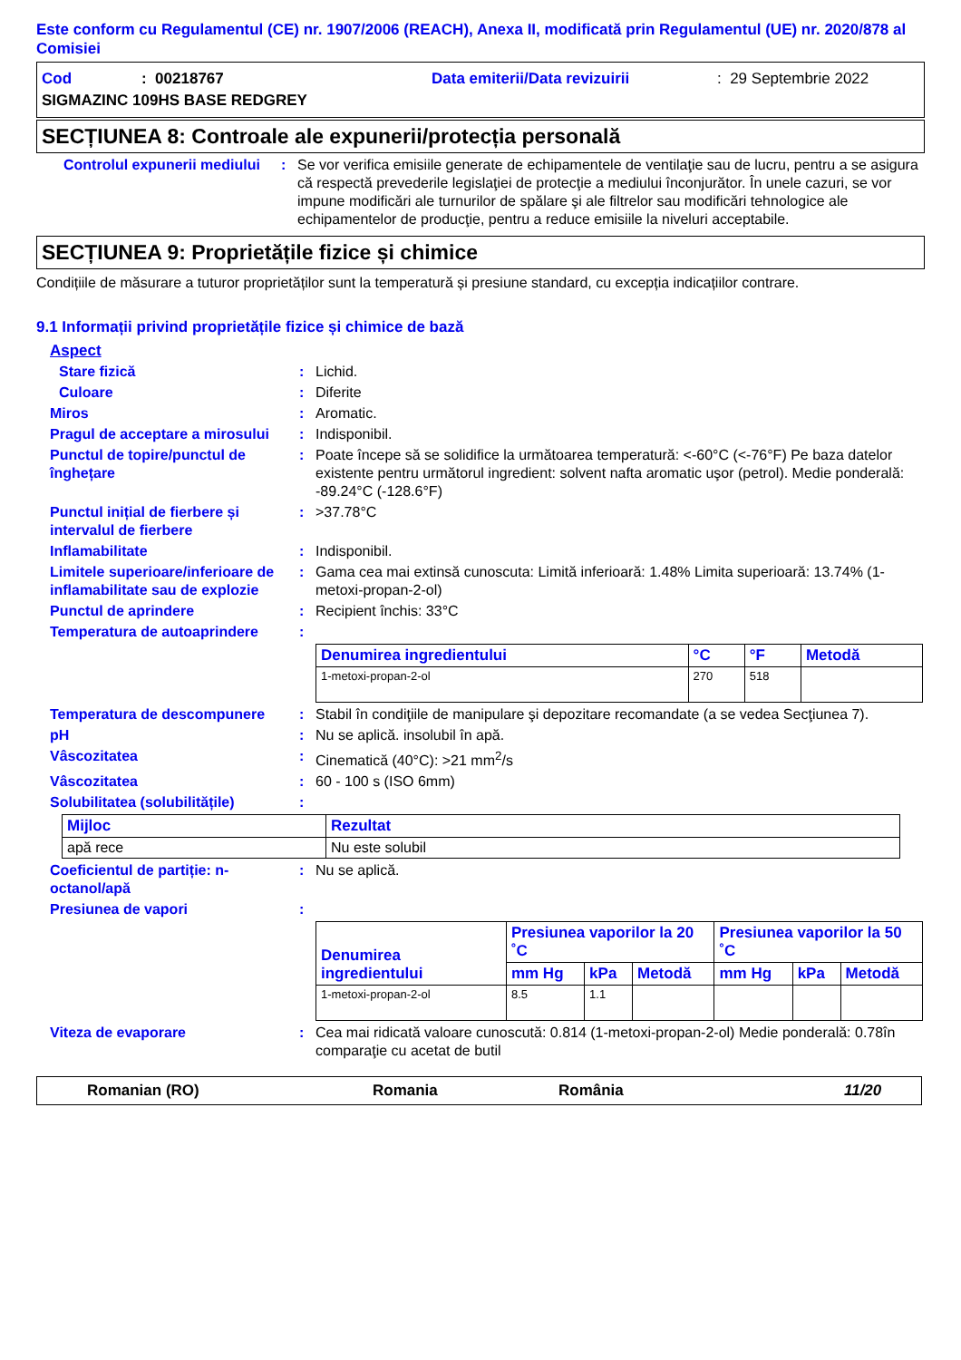Este conform cu Regulamentul (CE) nr. 1907/2006 (REACH), Anexa II, modificată prin Regulamentul (UE) nr. 2020/878 al Comisiei
Cod: 00218767 Data emiterii/Data revizuirii: 29 Septembrie 2022
SIGMAZINC 109HS BASE REDGREY
SECȚIUNEA 8: Controale ale expunerii/protecția personală
Controlul expunerii mediului
: Se vor verifica emisiile generate de echipamentele de ventilaţie sau de lucru, pentru a se asigura că respectă prevederile legislaţiei de protecţie a mediului înconjurător. În unele cazuri, se vor impune modificări ale turnurilor de spălare şi ale filtrelor sau modificări tehnologice ale echipamentelor de producţie, pentru a reduce emisiile la niveluri acceptabile.
SECȚIUNEA 9: Proprietățile fizice și chimice
Condițiile de măsurare a tuturor proprietăților sunt la temperatură și presiune standard, cu excepția indicațiilor contrare.
9.1 Informații privind proprietățile fizice și chimice de bază
Aspect
Stare fizică : Lichid.
Culoare : Diferite
Miros : Aromatic.
Pragul de acceptare a mirosului
: Indisponibil.
Punctul de topire/punctul de înghețare
: Poate începe să se solidifice la următoarea temperatură: <-60°C (<-76°F) Pe baza datelor existente pentru următorul ingredient: solvent nafta aromatic uşor (petrol). Medie ponderală: -89.24°C (-128.6°F)
Punctul inițial de fierbere și intervalul de fierbere
: >37.78°C
Inflamabilitate : Indisponibil.
Limitele superioare/inferioare de inflamabilitate sau de explozie
: Gama cea mai extinsă cunoscuta: Limită inferioară: 1.48% Limita superioară: 13.74% (1-metoxi-propan-2-ol)
Punctul de aprindere : Recipient închis: 33°C
Temperatura de autoaprindere :
| Denumirea ingredientului | °C | °F | Metodă |
| --- | --- | --- | --- |
| 1-metoxi-propan-2-ol | 270 | 518 | |
Temperatura de descompunere : Stabil în condiţiile de manipulare şi depozitare recomandate (a se vedea Secţiunea 7).
pH : Nu se aplică. insolubil în apă.
Vâscozitatea : Cinematică (40°C): >21 mm<sup>2</sup>/s
Vâscozitatea : 60 - 100 s (ISO 6mm)
Solubilitatea (solubilitățile)
:
| Mijloc | Rezultat |
| --- | --- |
| apă rece | Nu este solubil |
Coeficientul de partiție: n-octanol/apă
: Nu se aplică.
Presiunea de vapori :
| Denumirea ingredientului | Presiunea vaporilor la 20 ˚C | | | Presiunea vaporilor la 50 ˚C | | |
| --- | --- | --- | --- | --- | --- | --- |
| | mm Hg | kPa | Metodă | mm Hg | kPa | Metodă |
| 1-metoxi-propan-2-ol | 8.5 | 1.1 | | | | |
Viteza de evaporare : Cea mai ridicată valoare cunoscută: 0.814 (1-metoxi-propan-2-ol) Medie ponderală: 0.78în comparaţie cu acetat de butil
Romanian (RO) Romania România 11/20